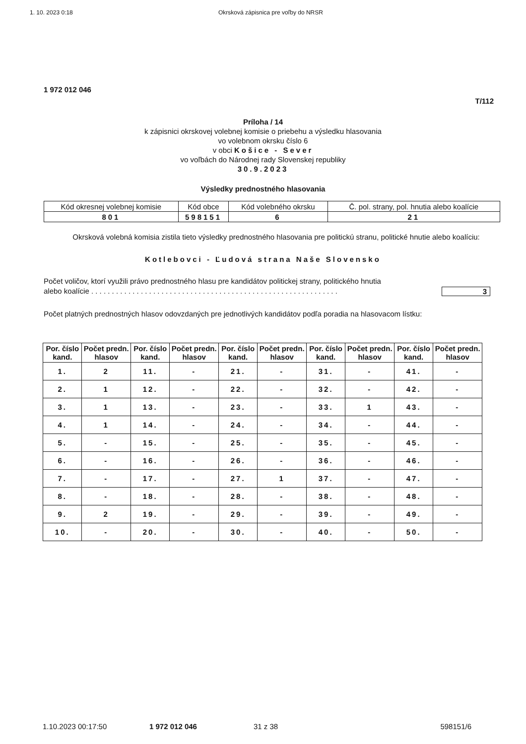1. 10. 2023 0:18 Okrsková zápisnica pre voľby do NRSR
1 972 012 046
T/112
Príloha / 14
k zápisnici okrskovej volebnej komisie o priebehu a výsledku hlasovania
vo volebnom okrsku číslo 6
v obci Košice - Sever
vo voľbách do Národnej rady Slovenskej republiky
30.9.2023
Výsledky prednostného hlasovania
| Kód okresnej volebnej komisie | Kód obce | Kód volebného okrsku | Č. pol. strany, pol. hnutia alebo koalície |
| 801 | 598151 | 6 | 21 |
Okrsková volebná komisia zistila tieto výsledky prednostného hlasovania pre politickú stranu, politické hnutie alebo koalíciu:
Kotlebovci - Ľudová strana Naše Slovensko
Počet voličov, ktorí využili právo prednostného hlasu pre kandidátov politickej strany, politického hnutia
alebo koalície . . . . . . . . . . . . . . . . . . . . . . . . . . . . . . . . . . . . . . . . . . . . . . . . . . . . . . . . . . . .
3
Počet platných prednostných hlasov odovzdaných pre jednotlivých kandidátov podľa poradia na hlasovacom lístku:
| Por. číslo kand. | Počet predn. hlasov | Por. číslo kand. | Počet predn. hlasov | Por. číslo kand. | Počet predn. hlasov | Por. číslo kand. | Počet predn. hlasov | Por. číslo kand. | Počet predn. hlasov |
| --- | --- | --- | --- | --- | --- | --- | --- | --- | --- |
| 1. | 2 | 11. | - | 21. | - | 31. | - | 41. | - |
| 2. | 1 | 12. | - | 22. | - | 32. | - | 42. | - |
| 3. | 1 | 13. | - | 23. | - | 33. | 1 | 43. | - |
| 4. | 1 | 14. | - | 24. | - | 34. | - | 44. | - |
| 5. | - | 15. | - | 25. | - | 35. | - | 45. | - |
| 6. | - | 16. | - | 26. | - | 36. | - | 46. | - |
| 7. | - | 17. | - | 27. | 1 | 37. | - | 47. | - |
| 8. | - | 18. | - | 28. | - | 38. | - | 48. | - |
| 9. | 2 | 19. | - | 29. | - | 39. | - | 49. | - |
| 10. | - | 20. | - | 30. | - | 40. | - | 50. | - |
1.10.2023 00:17:50 1 972 012 046 31 z 38 598151/6